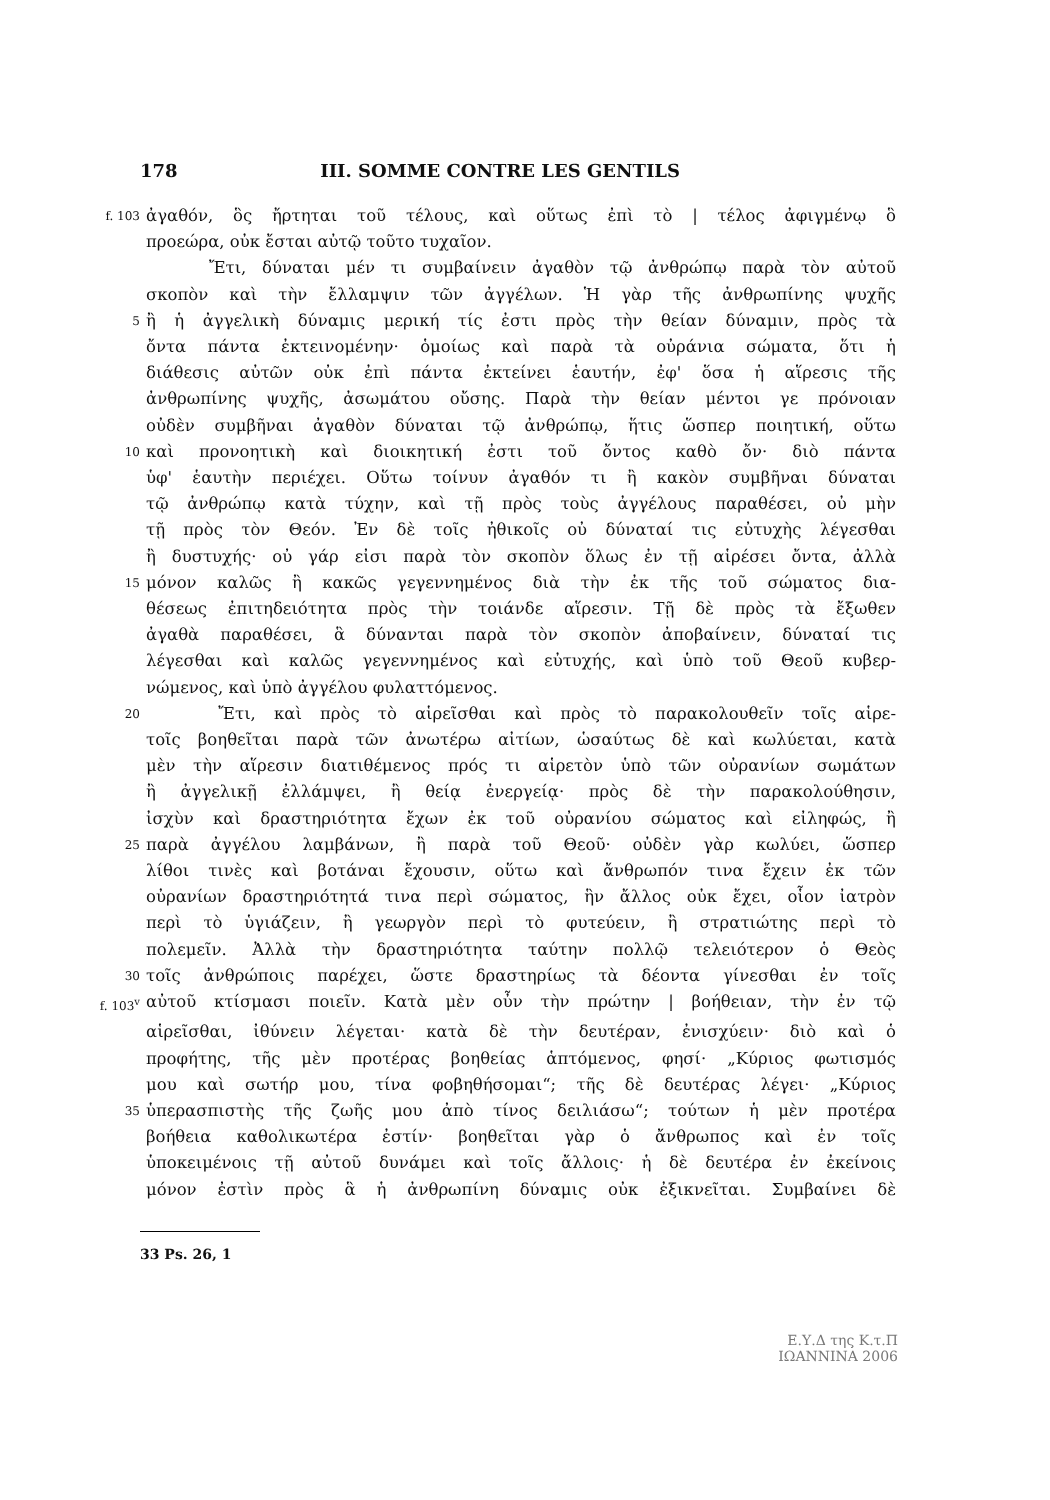178 III. SOMME CONTRE LES GENTILS
f. 103 ἀγαθόν, ὃς ἤρτηται τοῦ τέλους, καὶ οὕτως ἐπὶ τὸ | τέλος ἀφιγμένῳ ὃ
προεώρα, οὐκ ἔσται αὐτῷ τοῦτο τυχαῖον.
Ἔτι, δύναται μέν τι συμβαίνειν ἀγαθὸν τῷ ἀνθρώπῳ παρὰ τὸν αὐτοῦ
σκοπὸν καὶ τὴν ἔλλαμψιν τῶν ἀγγέλων. Ἡ γὰρ τῆς ἀνθρωπίνης ψυχῆς
5 ἢ ἡ ἀγγελικὴ δύναμις μερική τίς ἐστι πρὸς τὴν θείαν δύναμιν, πρὸς τὰ
ὄντα πάντα ἐκτεινομένην· ὁμοίως καὶ παρὰ τὰ οὐράνια σώματα, ὅτι ἡ
διάθεσις αὐτῶν οὐκ ἐπὶ πάντα ἐκτείνει ἑαυτήν, ἐφ' ὅσα ἡ αἵρεσις τῆς
ἀνθρωπίνης ψυχῆς, ἀσωμάτου οὔσης. Παρὰ τὴν θείαν μέντοι γε πρόνοιαν
οὐδὲν συμβῆναι ἀγαθὸν δύναται τῷ ἀνθρώπῳ, ἥτις ὥσπερ ποιητική, οὕτω
10 καὶ προνοητικὴ καὶ διοικητική ἐστι τοῦ ὄντος καθὸ ὄν· διὸ πάντα
ὑφ' ἑαυτὴν περιέχει. Οὕτω τοίνυν ἀγαθόν τι ἢ κακὸν συμβῆναι δύναται
τῷ ἀνθρώπῳ κατὰ τύχην, καὶ τῇ πρὸς τοὺς ἀγγέλους παραθέσει, οὐ μὴν
τῇ πρὸς τὸν Θεόν. Ἐν δὲ τοῖς ἠθικοῖς οὐ δύναταί τις εὐτυχὴς λέγεσθαι
ἢ δυστυχής· οὐ γάρ εἰσι παρὰ τὸν σκοπὸν ὅλως ἐν τῇ αἱρέσει ὄντα, ἀλλὰ
15 μόνον καλῶς ἢ κακῶς γεγεννημένος διὰ τὴν ἐκ τῆς τοῦ σώματος δια-
θέσεως ἐπιτηδειότητα πρὸς τὴν τοιάνδε αἵρεσιν. Τῇ δὲ πρὸς τὰ ἔξωθεν
ἀγαθὰ παραθέσει, ἃ δύνανται παρὰ τὸν σκοπὸν ἀποβαίνειν, δύναταί τις
λέγεσθαι καὶ καλῶς γεγεννημένος καὶ εὐτυχής, καὶ ὑπὸ τοῦ Θεοῦ κυβερ-
νώμενος, καὶ ὑπὸ ἀγγέλου φυλαττόμενος.
20 Ἔτι, καὶ πρὸς τὸ αἱρεῖσθαι καὶ πρὸς τὸ παρακολουθεῖν τοῖς αἱρε-
τοῖς βοηθεῖται παρὰ τῶν ἀνωτέρω αἰτίων, ὡσαύτως δὲ καὶ κωλύεται, κατὰ
μὲν τὴν αἵρεσιν διατιθέμενος πρός τι αἱρετὸν ὑπὸ τῶν οὐρανίων σωμάτων
ἢ ἀγγελικῇ ἐλλάμψει, ἢ θείᾳ ἐνεργείᾳ· πρὸς δὲ τὴν παρακολούθησιν,
ἰσχὺν καὶ δραστηριότητα ἔχων ἐκ τοῦ οὐρανίου σώματος καὶ εἰληφώς, ἢ
25 παρὰ ἀγγέλου λαμβάνων, ἢ παρὰ τοῦ Θεοῦ· οὐδὲν γὰρ κωλύει, ὥσπερ
λίθοι τινὲς καὶ βοτάναι ἔχουσιν, οὕτω καὶ ἄνθρωπόν τινα ἔχειν ἐκ τῶν
οὐρανίων δραστηριότητά τινα περὶ σώματος, ἣν ἄλλος οὐκ ἔχει, οἷον ἰατρὸν
περὶ τὸ ὑγιάζειν, ἢ γεωργὸν περὶ τὸ φυτεύειν, ἢ στρατιώτης περὶ τὸ
πολεμεῖν. Ἀλλὰ τὴν δραστηριότητα ταύτην πολλῷ τελειότερον ὁ Θεὸς
30 τοῖς ἀνθρώποις παρέχει, ὥστε δραστηρίως τὰ δέοντα γίνεσθαι ἐν τοῖς
f. 103<sup>v</sup> αὐτοῦ κτίσμασι ποιεῖν. Κατὰ μὲν οὖν τὴν πρώτην | βοήθειαν, τὴν ἐν τῷ
αἱρεῖσθαι, ἰθύνειν λέγεται· κατὰ δὲ τὴν δευτέραν, ἐνισχύειν· διὸ καὶ ὁ
προφήτης, τῆς μὲν προτέρας βοηθείας ἁπτόμενος, φησί· „Κύριος φωτισμός
μου καὶ σωτήρ μου, τίνα φοβηθήσομαι“; τῆς δὲ δευτέρας λέγει· „Κύριος
35 ὑπερασπιστὴς τῆς ζωῆς μου ἀπὸ τίνος δειλιάσω“; τούτων ἡ μὲν προτέρα
βοήθεια καθολικωτέρα ἐστίν· βοηθεῖται γὰρ ὁ ἄνθρωπος καὶ ἐν τοῖς
ὑποκειμένοις τῇ αὐτοῦ δυνάμει καὶ τοῖς ἄλλοις· ἡ δὲ δευτέρα ἐν ἐκείνοις
μόνον ἐστὶν πρὸς ἃ ἡ ἀνθρωπίνη δύναμις οὐκ ἐξικνεῖται. Συμβαίνει δὲ
33 Ps. 26, 1
Ε.Υ.Δ της Κ.τ.Π
ΙΩΑΝΝΙΝΑ 2006